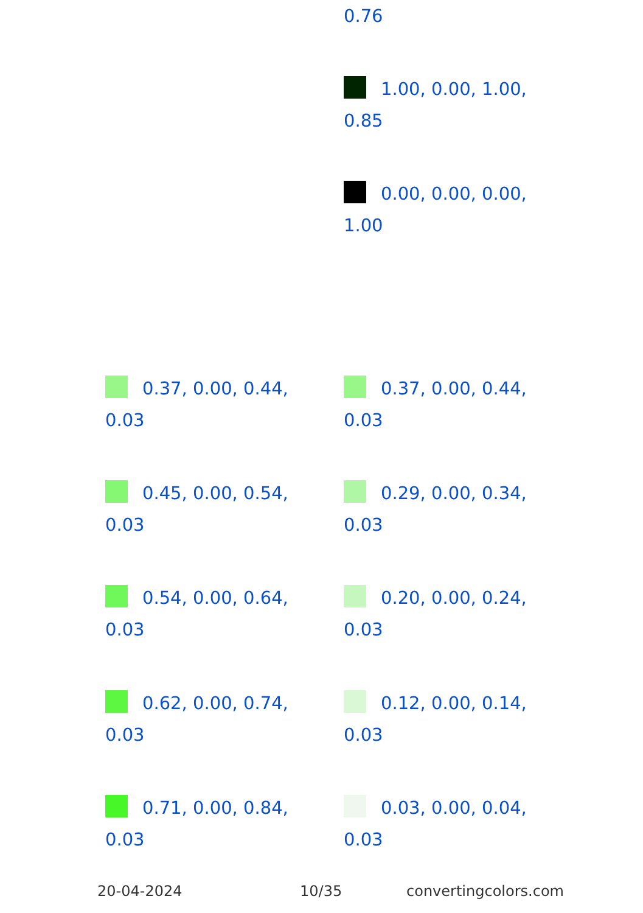0.76
1.00, 0.00, 1.00, 0.85
0.00, 0.00, 0.00, 1.00
0.37, 0.00, 0.44, 0.03
0.37, 0.00, 0.44, 0.03
0.45, 0.00, 0.54, 0.03
0.29, 0.00, 0.34, 0.03
0.54, 0.00, 0.64, 0.03
0.20, 0.00, 0.24, 0.03
0.62, 0.00, 0.74, 0.03
0.12, 0.00, 0.14, 0.03
0.71, 0.00, 0.84, 0.03
0.03, 0.00, 0.04, 0.03
20-04-2024 10/35 convertingcolors.com